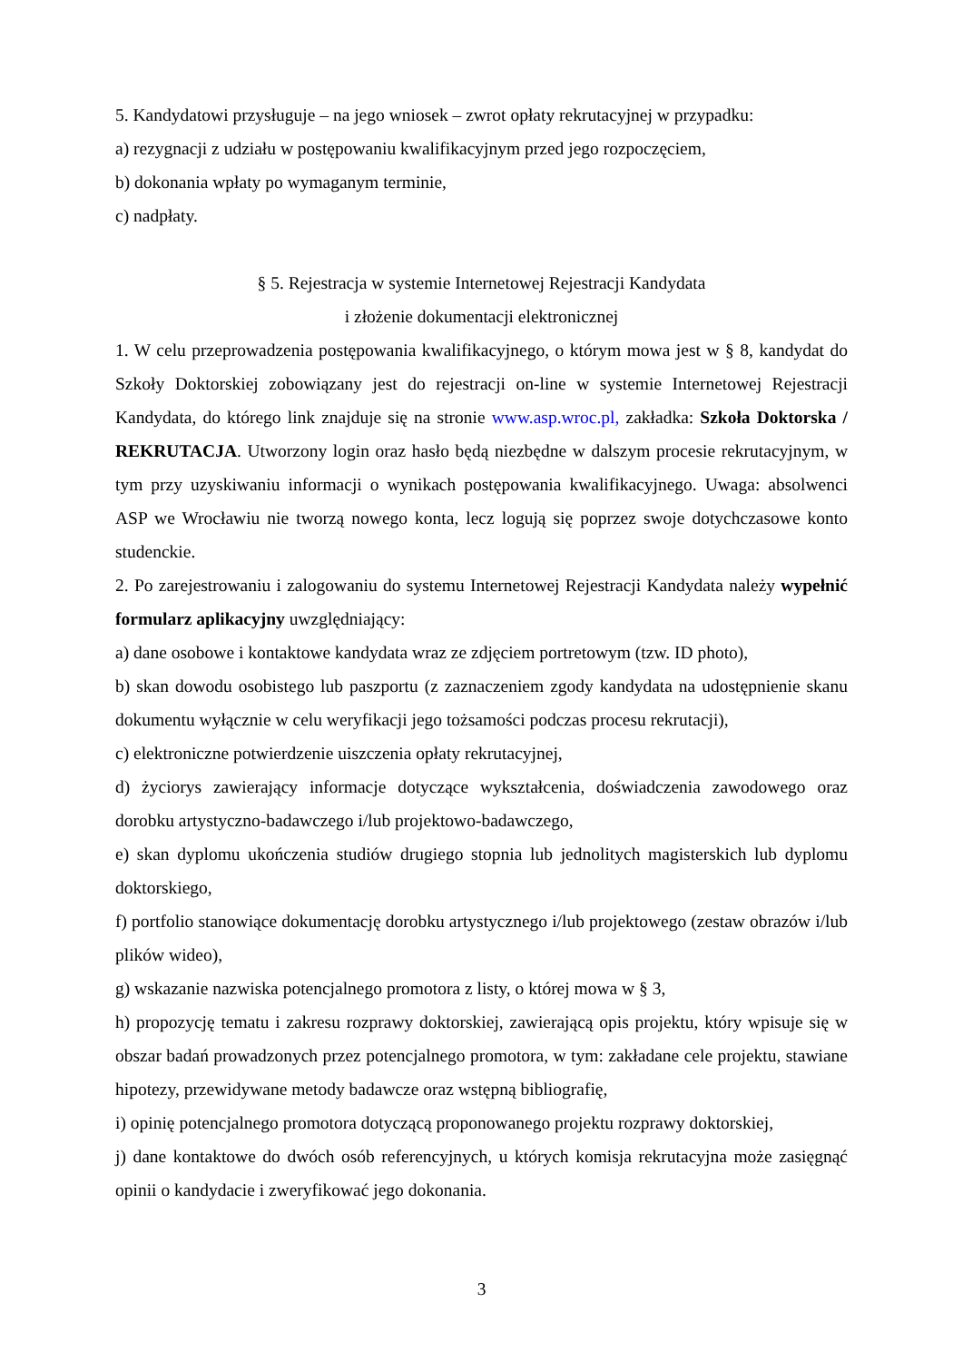5. Kandydatowi przysługuje – na jego wniosek – zwrot opłaty rekrutacyjnej w przypadku:
a) rezygnacji z udziału w postępowaniu kwalifikacyjnym przed jego rozpoczęciem,
b) dokonania wpłaty po wymaganym terminie,
c) nadpłaty.
§ 5. Rejestracja w systemie Internetowej Rejestracji Kandydata
i złożenie dokumentacji elektronicznej
1. W celu przeprowadzenia postępowania kwalifikacyjnego, o którym mowa jest w § 8, kandydat do Szkoły Doktorskiej zobowiązany jest do rejestracji on-line w systemie Internetowej Rejestracji Kandydata, do którego link znajduje się na stronie www.asp.wroc.pl, zakładka: Szkoła Doktorska / REKRUTACJA. Utworzony login oraz hasło będą niezbędne w dalszym procesie rekrutacyjnym, w tym przy uzyskiwaniu informacji o wynikach postępowania kwalifikacyjnego. Uwaga: absolwenci ASP we Wrocławiu nie tworzą nowego konta, lecz logują się poprzez swoje dotychczasowe konto studenckie.
2. Po zarejestrowaniu i zalogowaniu do systemu Internetowej Rejestracji Kandydata należy wypełnić formularz aplikacyjny uwzględniający:
a) dane osobowe i kontaktowe kandydata wraz ze zdjęciem portretowym (tzw. ID photo),
b) skan dowodu osobistego lub paszportu (z zaznaczeniem zgody kandydata na udostępnienie skanu dokumentu wyłącznie w celu weryfikacji jego tożsamości podczas procesu rekrutacji),
c) elektroniczne potwierdzenie uiszczenia opłaty rekrutacyjnej,
d) życiorys zawierający informacje dotyczące wykształcenia, doświadczenia zawodowego oraz dorobku artystyczno-badawczego i/lub projektowo-badawczego,
e) skan dyplomu ukończenia studiów drugiego stopnia lub jednolitych magisterskich lub dyplomu doktorskiego,
f) portfolio stanowiące dokumentację dorobku artystycznego i/lub projektowego (zestaw obrazów i/lub plików wideo),
g) wskazanie nazwiska potencjalnego promotora z listy, o której mowa w § 3,
h) propozycję tematu i zakresu rozprawy doktorskiej, zawierającą opis projektu, który wpisuje się w obszar badań prowadzonych przez potencjalnego promotora, w tym: zakładane cele projektu, stawiane hipotezy, przewidywane metody badawcze oraz wstępną bibliografię,
i) opinię potencjalnego promotora dotyczącą proponowanego projektu rozprawy doktorskiej,
j) dane kontaktowe do dwóch osób referencyjnych, u których komisja rekrutacyjna może zasięgnąć opinii o kandydacie i zweryfikować jego dokonania.
3